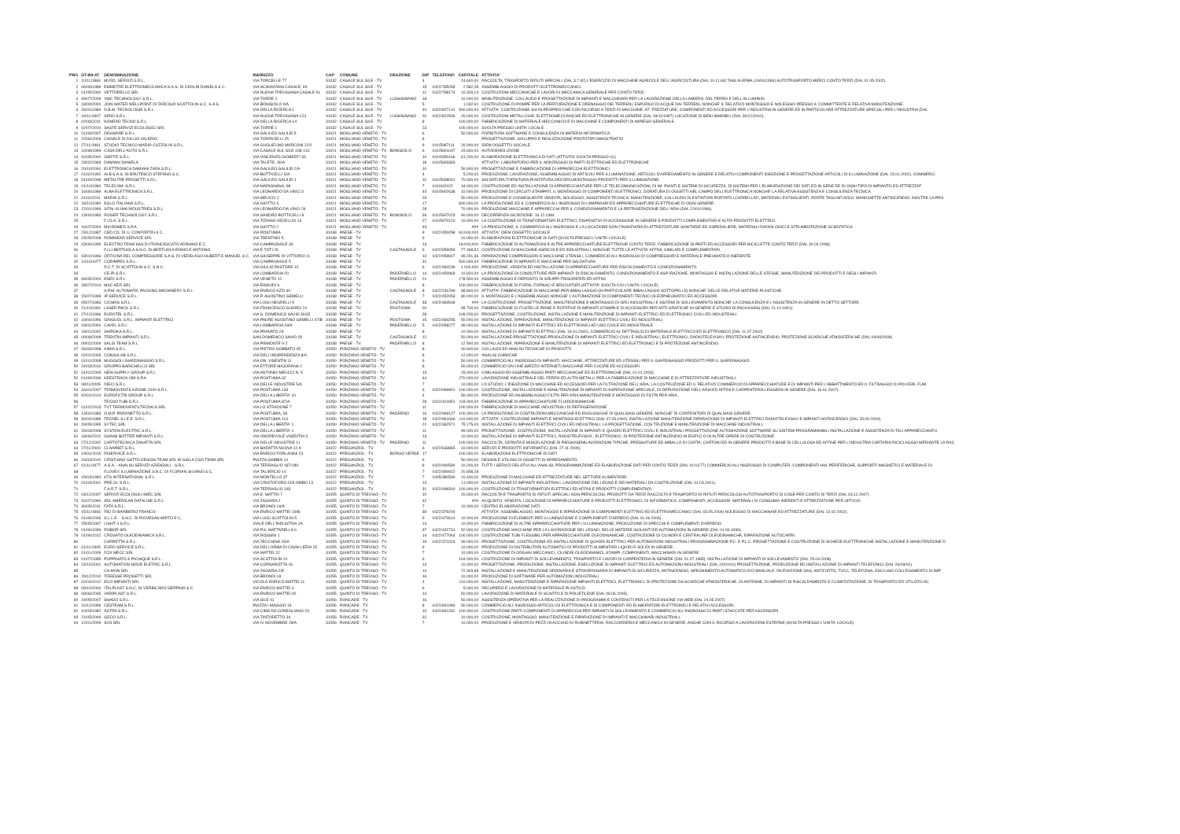| PRG | DT-INI-AT | DENOMINAZIONE | INDIRIZZO | CAP | COMUNE | FRAZIONE | DIP | TELEFONO | CAPITALE | ATTIVITA' |
| --- | --- | --- | --- | --- | --- | --- | --- | --- | --- | --- |
| 1 | 10/11/1984 | MI.RO. SERVIZI S.R.L. | VIA TORCELLE 77 | 31032 | CASALE SUL SILE - TV | | 4 | | 24.600,00 | RACCOLTA, TRASPORTO RIFIUTI SPECIALI (DAL 3.7.92) L'ESERCIZIO DI MACCHINE AGRICOLE DELL'AGRICOLTURA (DAL 10.11.84) TAGLIA ERBA (10/04/1996) AUTOTRASPORTO MERCI CONTO TERZI (DAL 01.05.2002). |
| 2 | 06/09/1989 | EMMETRE ELETTROMECCANICA S.A.S. DI CEOLIN DANIELA & C. | VIA SCHIAVONIA CASALE, 99 | 31032 | CASALE SUL SILE - TV | | 15 | 0422/785283 | 2.582,28 | ASSEMBLAGGIO DI PRODOTTI ELETTROMECCANICI. |
| 3 | 01/05/2000 | VETTORELLO SRL | VIA NUOVA TREVIGIANA CASALE 91 | 31032 | CASALE SUL SILE - TV | | 11 | 0422/788174 | 10.329,14 | COSTRUZIONI MECCANICHE E LAVORI DI MECCANICA GENERALE PER CONTO TERZI |
| 4 | 09/07/2009 | VMC TECHNOLOGY S.R.L. | VIA TORRE 2 | 31032 | CASALE SUL SILE - TV | LUGHIGNANO | 18 | | 10.000,00 | MANUTENZIONE, COLLAUDO E PROGETTAZIONE DI IMPIANTI E MACCHINARI PER LA LAVORAZIONE DELLA LAMIERA, DEL FERRO E DELL'ALLUMINIO. |
| 5 | 18/09/2000 | JOIN WATER WELLPOINT DI TARCISIO SCATTOLIN & C. S.A.S. | VIA BONISIOLO 9/A | 31032 | CASALE SUL SILE - TV | | 5 | | 1.032,91 | COSTRUZIONE DI POMPE PER LA PERFORAZIONE E DRENAGGIO DEI TERRENI, ESPURGO DI ACQUE DAI TERRENI, NONCHE' IL RELATIVO MONTAGGIO E NOLEGGIO PRESSO IL COMMITTENTE E RELATIVA MANUTENZIONE. |
| 6 | 26/01/1984 | D.B.M. TECNOLOGIE S.R.L. | VIA DELLA RICERCA 1 | 31032 | CASALE SUL SILE - TV | | 40 | 0422/827110 | 500.000,00 | ATTIVITA': COSTRUZIONE SIA IN PROPRIO CHE CON RICORSO A TERZI DI MACCHINE, AT- TREZZATURE, COMPONENTI ED ACCESSORI PER L'INDUSTRIA IN GENERE ED IN PARTICOLARE ATTREZZATURE SPECIALI PER L'INDUSTRIA (DAL |
| 7 | 19/11/1997 | SIRIO S.R.L. | VIA NUOVA TREVIGIANA 124 | 31032 | CASALE SUL SILE - TV | LUGHIGNANO | 20 | 0422/822506 | 26.000,00 | COSTRUZIONI METALLICHE, ELETTROMECCANICHE ED ELETTRONICHE IN GENERE (DAL 19/11/1997) LOCAZIONE DI BENI IMMOBILI (DAL 30/12/2002). |
| 8 | 02/09/2011 | KONRAD TECNO S.R.L. | VIA DELLA RICERCA 14 | 31032 | CASALE SUL SILE - TV | | 8 | | 100.000,00 | FABBRICAZIONE DI MATERIALE MECCANICO E DI MACCHINE E COMPONENTI DI IMPIEGO GENERALE. |
| 9 | 02/07/2010 | SASTE SERVIZI ECOLOGICI SRL | VIA TORRE 1 | 31032 | CASALE SUL SILE - TV | | 23 | | 100.000,00 | SVOLTA PRESSO UNITA' LOCALE |
| 10 | 01/09/2007 | DIGIWARE S.R.L. | VIA GALILEO GALILEI 5 | 31021 | MOGLIANO VENETO - TV | | 6 | | 50.000,00 | FORNITURA SOFTWARE E CONSULENZA IN MATERIA INFORMATICA. |
| 11 | 22/06/2009 | CHIVALE DI DA LIO VALERIO | VIA TORRICELLI 25 | 31021 | MOGLIANO VENETO - TV | | 8 | | | PROGETTAZIONE, SVILUPPO E REALIZZAZIONE PROTOTIPI DIMOSTRATIVI |
| 12 | 27/11/1981 | STUDIO TECNICO MARIO CUZZOLIN S.R.L. | VIA GUGLIELMO MARCONI 22/2 | 31021 | MOGLIANO VENETO - TV | | 9 | 041/5987111 | 26.000,00 | IDEM OGGETTO SOCIALE. |
| 13 | 10/08/1999 | CASA DELL'AUTO S.R.L. | VIA CASALE SUL SILE 11B-11C | 31021 | MOGLIANO VENETO - TV | BONISIOLO | 6 | 041/5901047 | 15.600,00 | AUTODEMOLIZIONE |
| 14 | 02/05/2000 | GIEFFE S.R.L. | VIA VINCENZO GIOBERTI 33 | 31021 | MOGLIANO VENETO - TV | | 10 | 041/5350166 | 61.200,00 | ELABORAZIONE ELETTRONICA DI DATI (ATTIVITA' SVOLTA PRESSO UL) |
| 15 | 23/02/1983 | DAMIANI DANIELA | VIA TALETE, 30/A | 31021 | MOGLIANO VENETO - TV | | 18 | 041/5903393 | | ATTIVITA': LABORATORIO PER IL MONTAGGIO DI PARTI ELETTRICHE ED ELETTRONICHE |
| 16 | 20/10/2000 | ELETTRONICA DAMIANI ZARA S.R.L. | VIA GALILEO GALILEI 2/A | 31021 | MOGLIANO VENETO - TV | | 10 | | 50.000,00 | PROGETTAZIONE E FABBRICAZIONE DI APPARECCHI ELETTRONICI. |
| 17 | 01/02/1992 | ALB S.A.S. DI BRUTESCO STEFANO & C. | VIA BOTTICELLI 3/A | 31021 | MOGLIANO VENETO - TV | | 4 | | 5.200,00 | PRODUZIONE, LAVORAZIONE, ASSEMBLAGGIO DI ARTICOLI PER ILLUMINAZIONE, ARTICOLI D'ARREDAMENTO IN GENERE E RELATIVI COMPONENTI IDEAZIONE E PROGETTAZIONE ARTICOLI DI ILLUMINAZIONE (DAL 23.01.2002). COMMERCI |
| 18 | 01/09/2008 | METALTRE PROGETTI S.R.L. | VIA GALILEO GALILEI 1 | 31021 | MOGLIANO VENETO - TV | | 10 | 041/5938091 | 70.000,00 | SALDATURA,TORNITURA,PUNTATURA,DECORO,MONTAGGIO PRODOTTI PER ILLUMINAZIONE |
| 19 | 01/10/1980 | TELECOM -S.R.L. | VIA MARIGNANA, 98 | 31021 | MOGLIANO VENETO - TV | | 7 | 041/942022 | 34.000,00 | COSTRUZIONE ED INSTALLAZIONE DI APPARECCHIATURE PER LE TELECOMUNICAZIONI, DI IM- PIANTI E SISTEMI DI SICUREZZA, DI SISTEMI PER L'ELABORAZIONE DEI DATI ED IN GENE RE DI OGNI TIPO DI IMPIANTO ED ATTREZZAT |
| 20 | 16/06/1989 | ALBA ELETTRONICA S.R.L. | VIA LEONARDO DA VINCI 3 | 31021 | MOGLIANO VENETO - TV | | 44 | 041/5902638 | 10.000,00 | PRODUZIONE DI CIRCUITI STAMPATI, IL MONTAGGIO DI COMPONENTI ELETTRONICI, DORATURA DI OGGETTI NEL CAMPO DELL'ELETTRONICA NONCHE' LA RELATIVA ASSISTENZA E CONSULENZA TECNICA |
| 21 | 01/02/2011 | MARIN S.R.L. | VIA MEUCCI 2 | 31021 | MOGLIANO VENETO - TV | | 29 | | 50.000,00 | PRODUZIONE E CONSEGUENTE VENDITA, NOLEGGIO, ASSISTENZA TECNICA, MANUTENZIONE, COLLAUDO DI ESTINTORI PORTATILI,CARRELLATI, MATERIALI ESTINGUENTI, PORTE TAGLIAFUOCO, MANICHETTE ANTINCENDIO. INOLTRE LA PRO |
| 22 | 18/10/1990 | EGLO ITALIANA S.R.L. | VIA GIOTTO 4 | 31021 | MOGLIANO VENETO - TV | | 17 | | 800.000,00 | LA PRODUZIONE ED IL COMMERCIO ALL'INGROSSO DI LAMPADARI ED APPARECCHIATURE ELETTRICHE DI OGNI GENERE. |
| 23 | 22/01/1996 | SITAL KLIMA INDUSTRIES S.R.L. | VIA LEONARDO DA VINCI 26 | 31021 | MOGLIANO VENETO - TV | | 28 | | 70.000,00 | PRODUZIONE MACCHINE E APPARECCHI PER IL CONDIZIONAMENTO E LA REFRIGERAZIONE DELL'ARIA (DAL 22/01/1996). |
| 24 | 13/04/1983 | ROGER TECHNOLOGY S.R.L. | VIA SANDRO BOTTICELLI 8 | 31021 | MOGLIANO VENETO - TV | BONISIOLO | 39 | 041/5937023 | 90.000,00 | DECORRENZA ISCRIZIONE: 16.12.1984 |
| 25 | | F.I.D.A. S.R.L. | VIA TIZIANO VECELLIO 14 | 31021 | MOGLIANO VENETO - TV | | 27 | 041/5970120 | 10.000,00 | LA COSTRUZIONE DI TRASFORMATORI ELETTRICI, DISPOSITIVI DI ACCENSIONE IN GENERE E PRODOTTI COMPLEMENTARI E ALTRI PRODOTTI ELETTRICI. |
| 26 | 16/07/2004 | MICROMED S.P.A. | VIA GIOTTO 2 | 31021 | MOGLIANO VENETO - TV | | 44 | | ### | LA PRODUZIONE, IL COMMERCIO ALL'INGROSSO E LA LOCAZIONE NON FINANZIARIA DI ATTREZZATURE SANITARIE ED OSPEDALIERE, MATERIALI RADIOLOGICI E STRUMENTAZIONE SCIENTIFICA. |
| 27 | 23/12/1987 | CED.CO. DI U. CONFORTIN & C. | VIA POSTUMIA | 31038 | PAESE - TV | | 9 | 0422/450058 | 60.000.000 | ATTIVITA': IDEM OGGETTO SOCIALE |
| 28 | 15/05/2008 | ROMWEAR SERVICE SRL | VIA TRENTINO 5 | 31038 | PAESE - TV | | 9 | | 10.000,00 | ELABORAZIONI ELETTRONICHE DI DATI (SVOLTA PRESSO L'UNITA' LOCALE). |
| 29 | 03/06/1999 | ELECTRO TEAM SAS DI FRANCESCATO ADRIANO E C. | VIA CAMPAGNOLE 34 | 31038 | PAESE - TV | | 13 | | 18.000,000 | FABBRICAZIONE DI AUTOMAZIONI E ALTRE APPARECCHIATURE ELETTRICHE CONTO TERZI. FABBRICAZIONE DI PARTI ED ACCESSORI PER BICICLETTE CONTO TERZI (DAL 30.04.2008). |
| 30 | | F.LLI BERTUOLA S.N.C. DI BERTUOLA ENNIO E ANTONIO | VIA E.TOTI 29 | 31038 | PAESE - TV | CASTAGNOLE | 6 | 0422/959059 | 77.468,52 | COSTRUZIONE DI MACCHINE AGRICOLE ED INDUSTRIALI, NONCHE' TUTTE LE ATTIVITA' AFFINI, SIMILARI E COMPLEMENTARI. |
| 31 | 03/01/1996 | OFFICINA DEL COMPRESSORE S.A.S. DI VEDELAGO HUBERT E MANUEL & C. | VIA GIUSEPPE DI VITTORIO 11 | 31038 | PAESE - TV | | 14 | 0422/959607 | 99.291,36 | RIPARAZIONE COMPRESSORI E MACCHINE UTENSILI, COMMERCIO ALL'INGROSSO DI COMPRESSORI E MATERIALE PNEUMATICO INERENTE. |
| 32 | 10/10/1977 | CORIMPEX S.R.L. | VIA CAMPAGNOLE 5 | 31038 | PAESE - TV | | 31 | | 500.000,00 | FABBRICAZIONE DI IMPIANTI E MACCHINE PER SALDATURA |
| 33 | | R.C.T. DI SCATTOLIN & C. S.N.C. | VIA GIULIO PASTORE 10 | 31038 | PAESE - TV | | 6 | 0422/484239 | 1.000.000 | PRODUZIONE, VENDITA ED INSTALLAZIONE DI APPARECCHIATURE PER RISCALDAMENTO E CONDIZIONAMENTO. |
| 34 | | CE-PI S.R.L. | VIA LOMBARDIA 20 | 31038 | PAESE - TV | PADERNELLO | 14 | 0422/450969 | 10.920,00 | LA PRODUZIONE DI CONDUTTURE PER IMPIANTI DI RISCALDAMENTO, CONDIZIONAMENTO E ASP IRAZIONE, MONTAGGIO E INSTALLAZIONE DELLE STESSE, MANUTENZIONE DEI PRODOTTI E DEGLI IMPIANTI. |
| 35 | 06/05/2004 | ENEX S.R.L. | VIA VENETO 12 | 31038 | PAESE - TV | PADERNELLO | 21 | | 178.500,00 | ASSEMBLAGGIO E DEPOSITO DI GRUPPI FRIGORIFERI ED AFFINI |
| 36 | 28/07/2014 | MAC.KER SRL | VIA EINAUDI 6 | 31038 | PAESE - TV | | 8 | | 100.000,00 | FABBRICAZIONE DI FORNI, FORNACI E BRUCIATORI (ATTIVITA' SVOLTA C/O L'UNITA' LOCALE). |
| 37 | | A.P.M. AUTOMATIC PACKING MACHINERY S.R.L. | VIA ENRICO AZZI 40 | 31038 | PAESE - TV | CASTAGNOLE | 8 | 0422/231299 | 98.800,00 | ATTIVITA': FABBRICAZIONE DI MACCHINE PER IMBALLAGGIO (IN PARTICOLARE IMBALLAGGIO SOTTOPELLE) NONCHE' DELLE RELATIVE MATERIE PLASTICHE. |
| 38 | 15/07/1998 | IP SERVICE S.R.L. | VIA P. AGOSTINO GEMELLI | 31038 | PAESE - TV | | 7 | 0422/452053 | 80.000,00 | IL MONTAGGIO E L'ASSEMBLAGGIO NONCHE' L'AUTOMAZIONE DI COMPONENTI TECNICI OLEOPNEUMATICI ED ACCESSORI. |
| 39 | 05/07/1983 | CO.MAS S.R.L. | VIA LUIGI NEGRELLI 5 | 31038 | PAESE - TV | CASTAGNOLE | 48 | 0422/484548 | ### | LA COSTRUZIONE, PROGETTAZIONE, MANUTENZIONE E MONTAGGIO DI GRU INDUSTRIALI E SISTEMI DI SOLLEVAMENTO NONCHE' LA CONSULENZA E L'ASSISTENZA IN GENERE IN DETTO SETTORE. |
| 40 | 21/10/1991 | LASER PACK S.R.L. | VIA FRANCESCO GUARDI 24 | 31038 | PAESE - TV | POSTIOMA | 20 | | 95.700,00 | FABBRICAZIONE DI FUSTELLE PIANE E ROTATIVE DI IMPIANTI STAMPA E DI ACCESSORI PER ARTI GRAFICHE IN GENERE E STUDIO DI PACKAGING (DAL 21.10.1991). |
| 41 | 27/12/1996 | EUROTEL S.R.L. | VIA S. DOMENICO SAVIO 30/32 | 31038 | PAESE - TV | | 28 | | 109.200,00 | PROGETTAZIONE, COSTRUZIONE, INSTALLAZIONE E MANUTENZIONE DI IMPIANTI ELETTRICI ED ELETTRONICI CIVILI ED INDUSTRIALI. |
| 42 | 19/04/1996 | GRIGUOL S.R.L. IMPIANTI ELETTRICI | VIA PADRE AGOSTINO GEMELLI 47/B | 31038 | PAESE - TV | POSTIOMA | 15 | 0422/484256 | 50.000,00 | INSTALLAZIONE, RIPARAZIONE, MANUTENZIONE DI IMPIANTI ELETTRICI CIVILI ED INDUSTRIALI |
| 43 | 03/01/2000 | CAVEL S.R.L. | VIA LOMBARDIA 18/A | 31038 | PAESE - TV | PADERNELLO | 5 | 0422/958277 | 99.000,00 | INSTALLAZIONE DI IMPIANTI ELETTRICI ED ELETTRONICI AD USO CIVILE ED INDUSTRIALE |
| 44 | 18/01/2002 | SHIROKA S.R.L. | VIA PRAVATO 29 | 31038 | PAESE - TV | | 8 | | 10.000,00 | INSTALLAZIONE DI IMPIANTI ELETTRICI (DAL 18.01.2002). COMMERCIO AL DETTAGLIO DI MATERIALE ELETTRICO ED ELETTRONICO (DAL 11.07.2002) |
| 45 | 09/08/2008 | TRENTIN IMPIANTI S.R.L. | SAN DOMENICO SAVIO 28 | 31038 | PAESE - TV | CASTAGNOLE | 12 | | 50.000,00 | INSTALLAZIONE-PROGETTAZIONE-PRODUZIONE DI IMPIANTI ELETTRICI CIVILI E INDUSTRIALI, ELETTRONICI, RADIOTELEVISIVI, PROTEZIONE ANTINCENDIO, PROTEZIONE SCARICHE ATMOSFERICHE (DAL 09/08/2008) |
| 46 | 09/02/2009 | SALIS TEAM S.R.L. | VIA PIEMONTE 9-2 | 31038 | PAESE - TV | PADERNELLO | 8 | | 12.500,00 | INSTALLAZIONE, RIPARAZIONE E MANUTENZIONE DI IMPIANTI ELETTRICI ED ELETTRONICI E DI PROTEZIONE ANTINCENDIO. |
| 47 | 06/03/1998 | KIMIA S.R.L. | VIA PIETRO GOBBATO 45 | 31050 | PONZANO VENETO - TV | | 8 | | 40.600,00 | COLLAUDI ED ANALISI TECNICHE DI PRODOTTI. |
| 48 | 02/01/2003 | CONSULAB S.R.L. | VIA DELL'INDIPENDENZA 8/A | 31050 | PONZANO VENETO - TV | | 8 | | 12.000,00 | ANALISI CHIMICHE |
| 49 | 01/01/2008 | MUGGIOLI GIARDINAGGIO S.R.L. | VIA ON. VISENTIN 11 | 31050 | PONZANO VENETO - TV | | 6 | | 50.000,00 | COMMERCIO ALL'INGROSSO DI IMPIANTI, MACCHINE, ATTREZZATURE ED UTENSILI PER IL GIARDINAGGIO PRODOTTI PER IL GIARDINAGGIO |
| 50 | 24/03/2010 | GRUPPO BARICHELLO SRL | VIA ETTORE MAJORANA 2 | 31050 | PONZANO VENETO - TV | | 8 | | 50.000,00 | COMMERCIO ON LINE (MEZZO INTERNET) MACCHINE PER CUCIRE ED ACCESSORI |
| 51 | 01/01/2003 | NEW SUPPLY GROUP S.R.L. | VIA ANTONIO MEUCCI N. 5 | 31050 | PONZANO VENETO - TV | | 13 | | 25.000,00 | CABLAGGIO ED ASSEMBLAGGIO PARTI MECCANICHE ED ELETTRONICHE (DAL 01.01.2003). |
| 52 | 01/09/2009 | KEESTRACK-OM S.P.A. | VIA POSTUMIA 62 | 31050 | PONZANO VENETO - TV | | 44 | | 270.000,00 | LAVORAZIONE INDUSTRIALE DEL FERRO ED ALTRI METALLI PER LA FABBRICAZIONE DI MACCHINE E DI ATTREZZATURE INDUSTRIALI. |
| 53 | 08/11/2005 | DIECI S.R.L. | VIA DELLE INDUSTRIE 5/A | 31050 | PONZANO VENETO - TV | | 7 | | 10.000,00 | LO STUDIO, L'IDEAZIONE DI MACCHINE ED ACCESSORI PER LA FILTRAZIONE DELL'ARIA, LA COSTRUZIONE ED IL RELATIVO COMMERCIO DI APPARECCHIATURE E DI IMPIANTI PER L'ABBATTIMENTO ED IL FILTRAGGIO DI POLVERI, FUM |
| 54 | 16/01/2007 | TERMOVENTILAZIONE 2000 S.R.L. | VIA POSTUMIA 133 | 31050 | PONZANO VENETO - TV | | 6 | 0422/969801 | 100.000,00 | COSTRUZIONE, INSTALLAZIONE E MANUTENZIONE DI IMPIANTI DI ASPIRAZIONE SPECIALE, DI DEPURAZIONE DELL'ARIA ED AFFINI E CARPENTERIA LEGGERA IN GENERE (DAL 16.01.2007). |
| 55 | 02/01/2014 | EUROFILTRI GROUP S.R.L. | VIA DELLA LIBERTA' 10 | 31050 | PONZANO VENETO - TV | | 4 | | 50.000,00 | PRODUZIONE ED ASSEMBLAGGIO FILTRI PER ARIA MANUTENZIONE E MONTAGGIO DI FILTRI PER ARIA. |
| 56 | | TECNO TUBI S.R.L. | VIA POSTUMIA 87/A | 31050 | PONZANO VENETO - TV | | 28 | 0422/421851 | 118.000,00 | FABBRICAZIONE DI APPARECCHIATURE FLUIDODINAMICHE. |
| 57 | 01/02/2013 | TVT TERMOVENTILTECNICA SRL | VIA LO STRADONE 7 | 31050 | PONZANO VENETO - TV | | 11 | | 100.000,00 | FABBRICAZIONE DI MACCHINE INDUSTRIALI DI REFRIGERAZIONE |
| 58 | 13/04/1983 | O.M.P. PARONETTO S.R.L. | VIA POSTUMIA, 93 | 31050 | PONZANO VENETO - TV | PADERNO | 16 | 0422/969127 | 100.000,00 | LA PRODUZIONE DI COSTRUZIONI MECCANICHE ED ENOLOGICHE DI QUALSIASI GENERE, NONCHE' DI CONTENITORI DI QUALSIASI GENERE. |
| 59 | 30/04/1989 | TECNEL S.I.E.E. S.R.L. | VIA POSTUMIA 113 | 31050 | PONZANO VENETO - TV | | 18 | 0422/961666 | 110.000,00 | ATTIVITA': COSTRUZIONE IMPIANTI E MONTAGGI ELETTRICI (DAL 07.05.1992). INSTALLAZIONE MANUTENZIONE RIPARAZIONE DI IMPIANTI ELETTRICI RADIOTELEVISIVI E IMPIANTI ANTINCENDIO (DAL 25.09.2000). |
| 60 | 26/05/1995 | SYTEC SRL | VIA DELLA LIBERTA' 1 | 31050 | PONZANO VENETO - TV | | 21 | 0422/362571 | 75.175,00 | INSTALLAZIONE DI IMPIANTI ELETTRICI CIVILI ED INDUSTRIALI, LA PROGETTAZIONE, COS TRUZIONE E MANUTENZIONE DI MACCHINE INDUSTRIALI. |
| 61 | 26/03/2008 | SYSTEM ELECTRIC S.R.L. | VIA DELLA LIBERTA' 1 | 31050 | PONZANO VENETO - TV | | 11 | | 99.000,00 | PROGETTAZIONE, COSTRUZIONE, INSTALLAZIONE DI IMPIANTI E QUADRI ELETTRICI CIVILI E INDUSTRIALI PROGETTAZIONE AUTOMAZIONE SOFTWARE SU SISTEMI PROGRAMMABILI INSTALLAZIONE E ASSISTENZA DI TALI APPARECCHIATU |
| 62 | 18/06/2012 | GIANNI BOTTER IMPIANTI S.R.L. | VIA ONOREVOLE VISENTIN 3 | 31050 | PONZANO VENETO - TV | | 13 | | 10.000,00 | INSTALLAZIONE DI IMPIANTI ELETTRICI, RADIOTELEVISIVI , ELETTRONICI, DI PROTEZIONE ANTINCENDIO IN EDIFICI O IN ALTRE OPERE DI COSTRUZIONE |
| 63 | 27/12/2002 | CARTOTECNICA ZANATTA SRL | VIA DELLE INDUSTRIE 11 | 31050 | PONZANO VENETO - TV | PADERNO | 11 | | 100.000,00 | RACCOLTA, CERNITA E MISCELAZIONE DI PIEGHI/SEMILAVORAZIONI TIPICHE, PRESSATURE ED IMBALLO DI CARTA, CARTONI ED IN GENERE PRODOTTI A BASE DI CELLULOSA ED AFFINE PER L'INDUSTRIA CARTARIA RICICLAGGIO MEDIANTE LA RAC |
| 64 | 27/11/2000 | CLAIMNET S.R.L. | VIA BARATTA NUOVA 12 A | 31022 | PREGANZIOL - TV | | 6 | 0422/633865 | 10.000,00 | SERVIZI E PRODOTTI INFORMATICI (DAL 27.11.2000). |
| 65 | 19/01/2015 | RISERVICE S.R.L. | VIA ENRICO FORLANINI 24 | 31022 | PREGANZIOL - TV | BORGO VERDE | 17 | | 100.000,00 | ELABORAZIONI ELETTRONICHE DI DATI |
| 66 | 24/03/2010 | CRISTIANO GATTO DESIGN TEAM SRL IN SIGLA CGD TEAM SRL | PIAZZA GABBIN 14 | 31022 | PREGANZIOL - TV | | 6 | | 50.000,00 | DESIGN E STILING DI OGGETTI DI ARREDAMENTO. |
| 67 | 01/11/1977 | A.S.A. - ANALISI SERVIZI AZIENDALI - S.R.L. | VIA TERRAGLIO 187/189 | 31022 | PREGANZIOL - TV | | 8 | 0422/490590 | 10.200,00 | TUTTI I SERVIZI RELATIVI ALL'ANALISI, PROGRAMMAZIONE ED ELABORAZIONE DATI PER CONTO TERZI (DAL 01/11/77) COMMERCIO ALL'INGROSSO DI COMPUTER, COMPONENTI HW, PERIFERICHE, SUPPORTI MAGNETICI E MATERIALE DI |
| 68 | | FLOVEX ILLUMINAZIONE S.N.C. DI FLORIAN SILVANO & C. | VIA TALIERCIO 10 | 31022 | PREGANZIOL - TV | | 7 | 0422/490922 | 20.658,28 | |
| 69 | 15/03/1994 | KTS INTERNATIONAL S.R.L. | VIA MONTELLO 37 | 31022 | PREGANZIOL - TV | | 7 | 0445/380590 | 10.400,00 | PRODUZIONE DI MACCHINE ED ATTREZZATURE NEL SETTORE ALIMENTARE. |
| 70 | 01/03/2001 | PRE.GI. S.R.L. | VIA CRISTOFORO COLOMBO 13 | 31022 | PREGANZIOL - TV | | 13 | | 11.000,00 | INSTALLAZIONE DI IMPIANTI INDUSTRIALI, LAVORAZIONE DEL LEGNO E DEI MATERIALI DA COSTRUZIONE (DAL 01.03.2001). |
| 71 | | F.A.R.T. S.R.L. | VIA TERRAGLIO 193 | 31022 | PREGANZIOL - TV | | 31 | 0422/498300 | 100.000,00 | COSTRUZIONE DI TRASFORMATORI ELETTRICI ED AFFINI E PRODOTTI COMPLEMENTARI. |
| 72 | 03/12/2007 | SERVIZI ECOLOGICI IMEC SRL | VIA E. MATTEI 7 | 31055 | QUINTO DI TREVISO - TV | | 10 | | 20.000,00 | RACCOLTA E TRASPORTO DI RIFIUTI SPECIALI NON PERICOLOSI, PRODOTTI DA TERZI RACCOLTA E TRASPORTO DI RIFIUTI PERICOLOSI AUTOTRASPORTO DI COSE PER CONTO DI TERZI (DAL 03.12.2007) |
| 73 | 02/07/1990 | ADL AMERICAN DATALINE S.R.L. | VIA ZAGARIA 2 | 31055 | QUINTO DI TREVISO - TV | | 42 | | ### | ACQUISTO, VENDITA, LOCAZIONE DI APPARECCHIATURE E PRODOTTI ELETTRONICI, DI INFORMATICA, COMPONENTI, ACCESSORI, MATERIALI DI CONSUMO INERENTI E ATTREZZATURE PER UFFICIO. |
| 74 | 30/05/2011 | FATA S.R.L. | VIA BRONDI 16/A | 31055 | QUINTO DI TREVISO - TV | | 7 | | 10.000,00 | CENTRO ELABORAZIONE DATI. |
| 75 | 15/11/1993 | FB2 DI BARBIERO FRANCO | VIA ENRICO MATTEI 19/B | 31055 | QUINTO DI TREVISO - TV | | 39 | 0422/379204 | | ATTIVITA': ASSEMBLAGGIO, MONTAGGIO E RIPARAZIONE DI COMPONENTI ELETTRICI ED ELETTROMECCANICI (DAL 03.05.2004) NOLEGGIO DI MACCHINARI ED ATTREZZATURE (DAL 12.02.2002). |
| 76 | 01/06/2006 | S.L.L.E. - S.N.C. DI PIOVESAN MIRTO E C. | VIA LUIGI SCATTOLIN 5 | 31055 | QUINTO DI TREVISO - TV | | 9 | 0422/470614 | 10.000,00 | PRODUZIONE DI ELEMENTI PER ILLUMINAZIONE E COMPLEMENTI D'ARREDO (DAL 01.06.2006) . |
| 77 | 25/05/2007 | LIGHT 4 S.R.L. | VIALE DELL'INDUSTRIA 2A | 31055 | QUINTO DI TREVISO - TV | | 14 | | 10.000,00 | FABBRICAZIONE DI ALTRE APPARECCHIATURE PER L'ILLUMINAZIONE, PRODUZIONE DI SPECCHI E COMPLEMENTI D'ARREDO. |
| 78 | 01/06/1999 | ROBOR SRL | VIA P.S. MATTARELLA 6 | 31055 | QUINTO DI TREVISO - TV | | 37 | 0422/432731 | 52.000,00 | COSTRUZIONE MACCHINE PER LA LAVORAZIONE DEL LEGNO, DELLE MATERIE ISOLANTI ED AUTOMAZIONI IN GENERE (DAL 01.06.1999). |
| 79 | 01/06/2012 | CROSATO OLEODINAMICA S.R.L. | VIA ROSSINI 1 | 31055 | QUINTO DI TREVISO - TV | | 14 | 0422/477064 | 100.000,00 | COSTRUZIONE TUBI FLESSIBILI PER APPARECCHIATURE OLEODINAMICHE, COSTRUZIONE DI CILINDRI E CENTRALINE OLEODINAMICHE, RIPARAZIONE AUTOCARRI. |
| 80 | | CARRETTA S.R.L. | VIA ZECCHINA 19/A | 31055 | QUINTO DI TREVISO - TV | | 19 | 0422/371023 | 99.000,00 | PROGETTAZIONE, COSTRUZIONE ED INSTALLAZIONE DI QUADRI ELETTRICI PER AUTOMAZIONI INDUSTRIALI PROGRAMMAZIONE P.C. E P.L.C. PROGETTAZIONE E COSTRUZIONE DI SCHEDE ELETTRONICHE INSTALLAZIONE E MANUTENZIONE D |
| 81 | 01/11/1995 | EURO SERVICE S.R.L. | VIA DELL'ARMA DI CAVALLERIA 15 | 31055 | QUINTO DI TREVISO - TV | | 9 | | 10.000,00 | PRODUZIONE DI DISTRIBUTORI AUTOMATICI DI PRODOTTI ALIMENTARI LIQUIDI E SOLIDI IN GENERE. |
| 82 | 01/01/2009 | FOX MECC SRL | VIA MATTEI 22 | 31055 | QUINTO DI TREVISO - TV | | 7 | | 10.000,00 | COSTRUZIONE DI ORGANI MECCANICI, CILINDRI OLEODINAMICI, STAMPI, COMPONENTI, MACCHINARI IN GENERE |
| 83 | 01/07/1985 | PUPPINATO & PICINQUE S.R.L. | VIA SCATTOLIN 24 | 31055 | QUINTO DI TREVISO - TV | | 6 | | 104.000,00 | COSTRUZIONE DI IMPIANTI DI SOLLEVAMENTO, TRASPORTO E LAVORI DI CARPENTERIA IN GENERE (DAL 01.07.1985). INSTALLAZIONE DI IMPIANTI DI SOLLEVAMENTO (DAL 25.03.2008). |
| 84 | 24/10/2001 | AUTOMATION MOVE ELETRIC S.R.L. | VIA CORNAROTTA 16 | 31055 | QUINTO DI TREVISO - TV | | 14 | | 10.000,00 | PROGETTAZIONE, PRODUZIONE, INSTALLAZIONE, ESECUZIONE DI IMPIANTI ELETTRICI ED AUTOMAZIONI INDUSTRIALI (DAL 24/01/01) PROGETTAZIONE, PRODUZIONE ED INSTALLAZIONE DI IMPIANTI TELEFONICI (DAL 26/03/02). |
| 85 | | CA.MON SRL | VIA ZAGARIA 2/E | 31055 | QUINTO DI TREVISO - TV | | 14 | | 72.303,98 | INSTALLAZIONE E MANUTENZIONE ORDINARIA E STRAORDINARIA DI IMPIANTI DI SICUREZZA, ANTINCENDIO, SPEGNIMENTO AUTOMATICO E/O MANUALE, RILEVAZIONE GAS, ANTIFURTO, TVCC, TELEFONIA, ESCLUSO COLLEGAMENTO DI IMP |
| 86 | 29/12/2010 | TREESSE PROGETTI SRL | VIA BRONDI 18 | 31055 | QUINTO DI TREVISO - TV | | 16 | | 10.000,00 | PRODUZIONE DI SOFTWARE PER AUTOMAZIONI INDUSTRIALI |
| 87 | 02/04/2012 | ECO IMPIANTI SRL | VICOLO ENRICO MATTEI 11 | 31055 | QUINTO DI TREVISO - TV | | 4 | | 110.000,00 | INSTALLAZIONE, MANUTENZIONE E RIPARAZIONE IMPIANTI ELETTRICI, ELETTRONICI, DI PROTEZIONE DA SCARICHE ATMOSFERICHE, DI ANTENNE, DI IMPIANTI DI RISCALDAMENTO E CLIMATIZZAZIONE, DI TRASPORTO ED UTILIZZO AC |
| 88 | 09/10/2000 | ITALPLAST S.N.C. DI VERBICARO GEPPINO & C. | VIA ENRICO MATTEI 4 | 31055 | QUINTO DI TREVISO - TV | | 6 | | 5.000,00 | RECUPERO E LAVORAZIONE DI MATERIALE PLASTICO. |
| 89 | 09/06/2005 | VARIPLAST S.R.L. | VIA ENRICO MATTEI 92 | 31055 | QUINTO DI TREVISO - TV | | 14 | | 50.000,00 | LAVORAZIONE DI MATERIALE DI SCARTO E DI POLIETILENE (DAL 09.06.2005). |
| 90 | 24/05/2007 | SHADO S.R.L. | VIA SILE 41 | 31056 | RONCADE - TV | | 16 | | 50.000,00 | ASSISTENZA OPERATIVA PER LA REALIZZAZIONE DI PROGRAMMI E CONTENUTI PER LA TELEVISIONE VIA WEB (DAL 24.05.2007) |
| 91 | 16/12/1996 | CESTEAM S.R.L. | PIAZZA I MAGGIO 16 | 31056 | RONCADE - TV | | 8 | 0422/841080 | 50.000,00 | COMMERCIO ALL'INGROSSO ARTICOLI DI ELETTRONICA E DI COMPONENTI ED ELABORATORI ELETTRONICI E RELATIVI ACCESSORI. |
| 92 | 10/03/1982 | ASTRA S.R.L. | VIA CIMA DA CONEGLIANO 23 | 31056 | RONCADE - TV | | 10 | 0422/841262 | 100.000,00 | COSTRUZIONE PARTI COMPONENTI DI APPARECCHI PER IMPIANTI DI SOLLEVAMENTO E COMMERCIO ALL'INGROSSO DI PARTI STACCATE PER ASCENSORI. |
| 93 | 21/05/2009 | GECO S.R.L. | VIA TINTORETTO 34 | 31056 | RONCADE - TV | | 32 | | 10.000,00 | COSTRUZIONE, MONTAGGIO, MANUTENZIONE E RIPARAZIONE DI IMPIANTI E MACCHINARI INDUSTRIALI. |
| 94 | 12/01/2009 | SVS SRL | VIA IV NOVEMBRE 28/A | 31056 | RONCADE - TV | | 7 | | 10.000,00 | PRODUZIONE E VENDITA DI PEZZI IN ACCIAIO DI RUBINETTERIA, RACCORDERIA E MECCANICA IN GENERE, ANCHE CON IL RICORSO A LAVORAZIONI ESTERNE (SVOLTA PRESSO L'UNITA' LOCALE). |